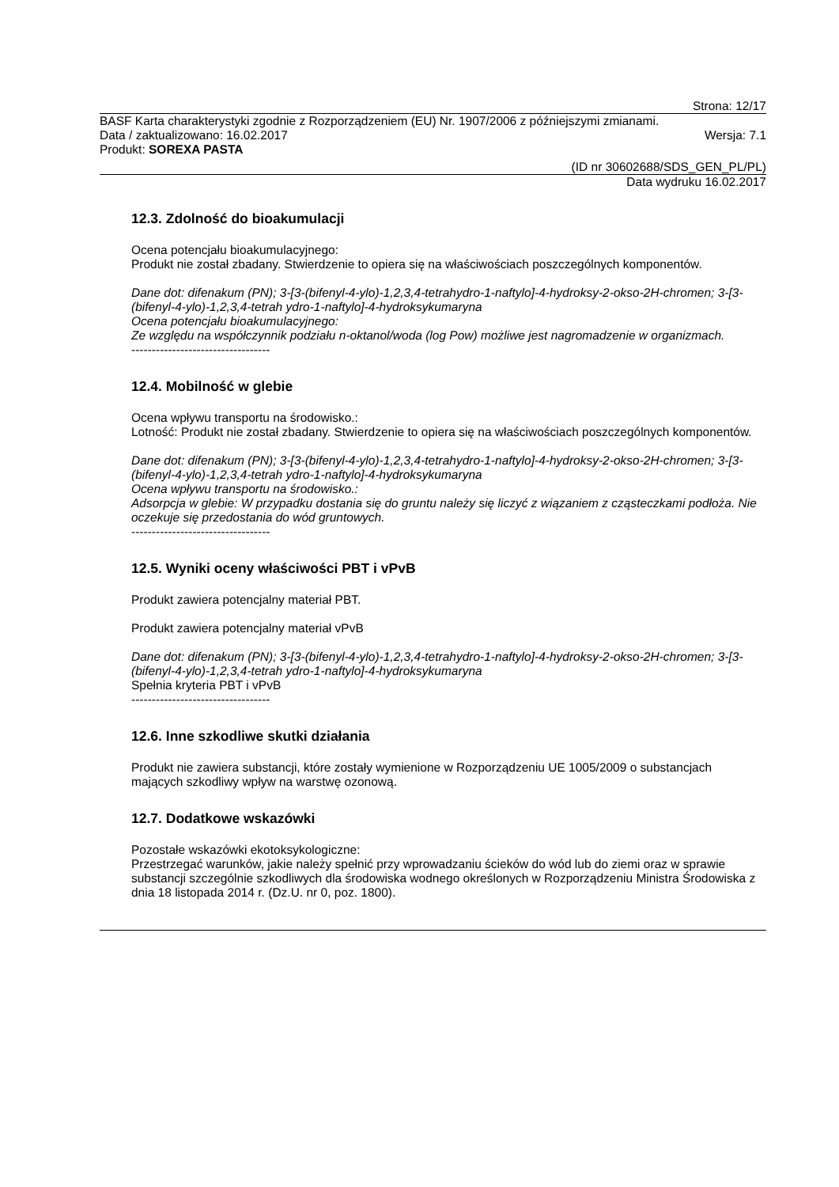Strona: 12/17
BASF Karta charakterystyki zgodnie z Rozporządzeniem (EU) Nr. 1907/2006 z późniejszymi zmianami.
Data / zaktualizowano: 16.02.2017 Wersja: 7.1
Produkt: SOREXA PASTA
(ID nr 30602688/SDS_GEN_PL/PL)
Data wydruku 16.02.2017
12.3. Zdolność do bioakumulacji
Ocena potencjału bioakumulacyjnego:
Produkt nie został zbadany. Stwierdzenie to opiera się na właściwościach poszczególnych komponentów.
Dane dot: difenakum (PN); 3-[3-(bifenyl-4-ylo)-1,2,3,4-tetrahydro-1-naftylo]-4-hydroksy-2-okso-2H-chromen; 3-[3-(bifenyl-4-ylo)-1,2,3,4-tetrah ydro-1-naftylo]-4-hydroksykumaryna
Ocena potencjału bioakumulacyjnego:
Ze względu na współczynnik podziału n-oktanol/woda (log Pow) możliwe jest nagromadzenie w organizmach.
----------------------------------
12.4. Mobilność w glebie
Ocena wpływu transportu na środowisko.:
Lotność: Produkt nie został zbadany. Stwierdzenie to opiera się na właściwościach poszczególnych komponentów.
Dane dot: difenakum (PN); 3-[3-(bifenyl-4-ylo)-1,2,3,4-tetrahydro-1-naftylo]-4-hydroksy-2-okso-2H-chromen; 3-[3-(bifenyl-4-ylo)-1,2,3,4-tetrah ydro-1-naftylo]-4-hydroksykumaryna
Ocena wpływu transportu na środowisko.:
Adsorpcja w glebie: W przypadku dostania się do gruntu należy się liczyć z wiązaniem z cząsteczkami podłoża. Nie oczekuje się przedostania do wód gruntowych.
----------------------------------
12.5. Wyniki oceny właściwości PBT i vPvB
Produkt zawiera potencjalny materiał PBT.
Produkt zawiera potencjalny materiał vPvB
Dane dot: difenakum (PN); 3-[3-(bifenyl-4-ylo)-1,2,3,4-tetrahydro-1-naftylo]-4-hydroksy-2-okso-2H-chromen; 3-[3-(bifenyl-4-ylo)-1,2,3,4-tetrah ydro-1-naftylo]-4-hydroksykumaryna
Spełnia kryteria PBT i vPvB
----------------------------------
12.6. Inne szkodliwe skutki działania
Produkt nie zawiera substancji, które zostały wymienione w Rozporządzeniu UE 1005/2009 o substancjach mających szkodliwy wpływ na warstwę ozonową.
12.7. Dodatkowe wskazówki
Pozostałe wskazówki ekotoksykologiczne:
Przestrzegać warunków, jakie należy spełnić przy wprowadzaniu ścieków do wód lub do ziemi oraz w sprawie substancji szczególnie szkodliwych dla środowiska wodnego określonych w Rozporządzeniu Ministra Środowiska z dnia 18 listopada 2014 r. (Dz.U. nr 0, poz. 1800).